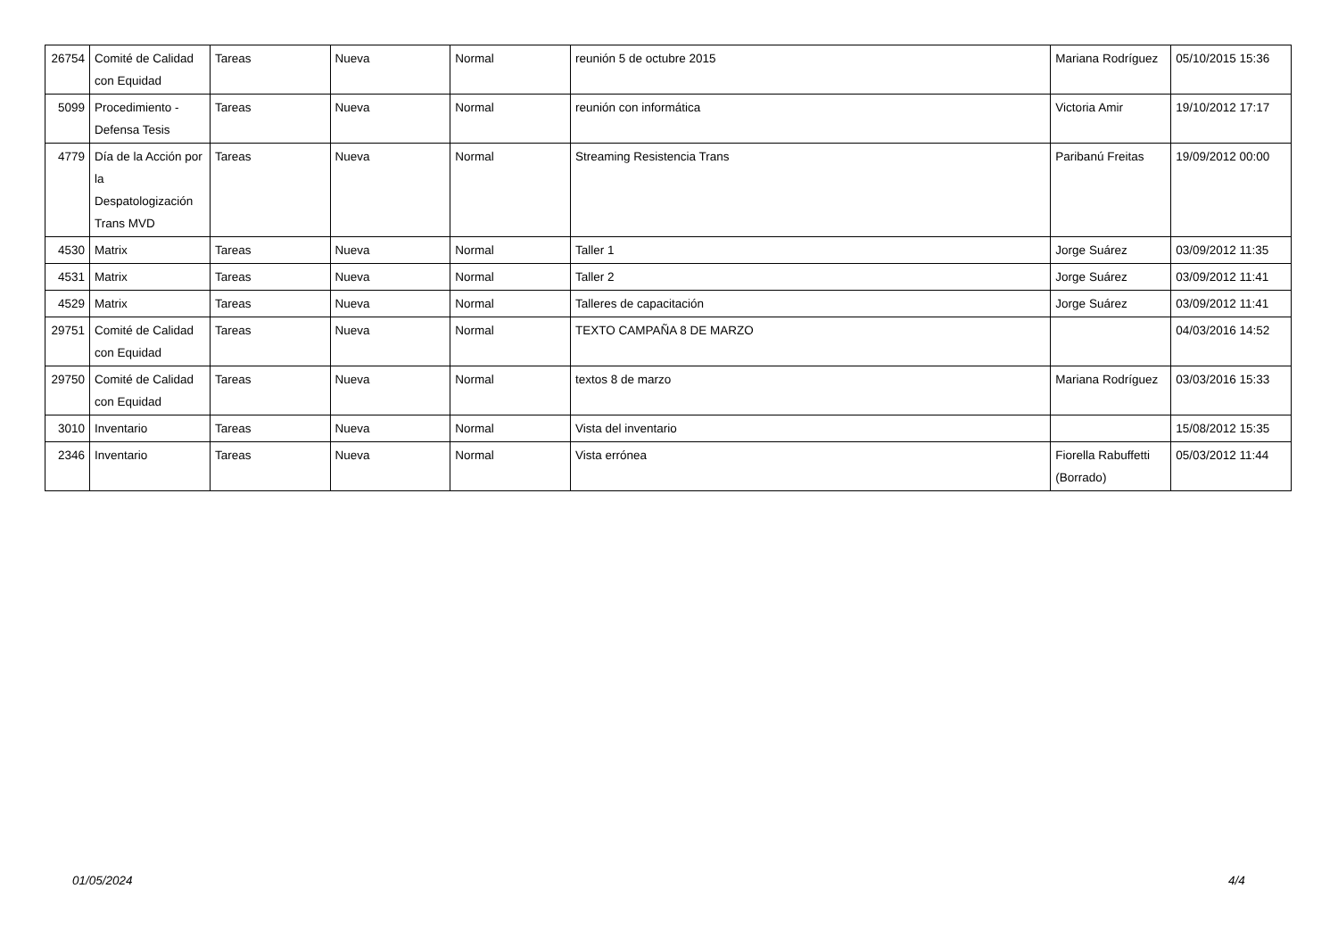| 26754 | Comité de Calidad con Equidad | Tareas | Nueva | Normal | reunión 5 de octubre 2015 | Mariana Rodríguez | 05/10/2015 15:36 |
| 5099 | Procedimiento - Defensa Tesis | Tareas | Nueva | Normal | reunión con informática | Victoria Amir | 19/10/2012 17:17 |
| 4779 | Día de la Acción por la Despatologización Trans MVD | Tareas | Nueva | Normal | Streaming Resistencia Trans | Paribanú Freitas | 19/09/2012 00:00 |
| 4530 | Matrix | Tareas | Nueva | Normal | Taller 1 | Jorge Suárez | 03/09/2012 11:35 |
| 4531 | Matrix | Tareas | Nueva | Normal | Taller 2 | Jorge Suárez | 03/09/2012 11:41 |
| 4529 | Matrix | Tareas | Nueva | Normal | Talleres de capacitación | Jorge Suárez | 03/09/2012 11:41 |
| 29751 | Comité de Calidad con Equidad | Tareas | Nueva | Normal | TEXTO CAMPAÑA 8 DE MARZO | | 04/03/2016 14:52 |
| 29750 | Comité de Calidad con Equidad | Tareas | Nueva | Normal | textos 8 de marzo | Mariana Rodríguez | 03/03/2016 15:33 |
| 3010 | Inventario | Tareas | Nueva | Normal | Vista del inventario | | 15/08/2012 15:35 |
| 2346 | Inventario | Tareas | Nueva | Normal | Vista errónea | Fiorella Rabuffetti (Borrado) | 05/03/2012 11:44 |
01/05/2024 4/4